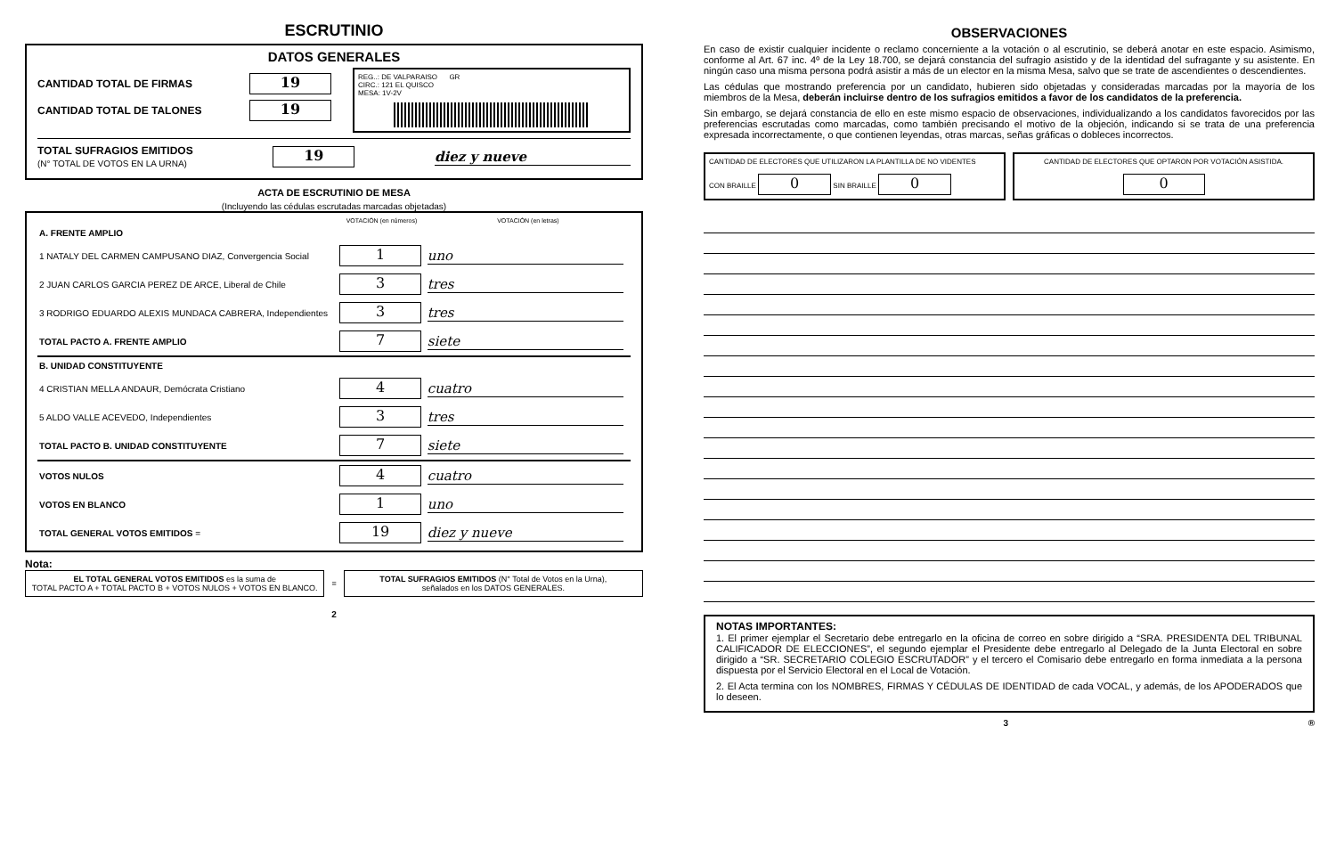ESCRUTINIO
DATOS GENERALES
CANTIDAD TOTAL DE FIRMAS 19
CANTIDAD TOTAL DE TALONES 19
REG..: DE VALPARAISO GR
CIRC.: 121 EL QUISCO
MESA: 1V-2V
TOTAL SUFRAGIOS EMITIDOS
(N° TOTAL DE VOTOS EN LA URNA) 19 diez y nueve
ACTA DE ESCRUTINIO DE MESA
(Incluyendo las cédulas escrutadas marcadas objetadas)
| | VOTACIÓN (en números) | VOTACIÓN (en letras) |
| --- | --- | --- |
| A. FRENTE AMPLIO | | |
| 1 NATALY DEL CARMEN CAMPUSANO DIAZ, Convergencia Social | 1 | uno |
| 2 JUAN CARLOS GARCIA PEREZ DE ARCE, Liberal de Chile | 3 | tres |
| 3 RODRIGO EDUARDO ALEXIS MUNDACA CABRERA, Independientes | 3 | tres |
| TOTAL PACTO A. FRENTE AMPLIO | 7 | siete |
| B. UNIDAD CONSTITUYENTE | | |
| 4 CRISTIAN MELLA ANDAUR, Demócrata Cristiano | 4 | cuatro |
| 5 ALDO VALLE ACEVEDO, Independientes | 3 | tres |
| TOTAL PACTO B. UNIDAD CONSTITUYENTE | 7 | siete |
| VOTOS NULOS | 4 | cuatro |
| VOTOS EN BLANCO | 1 | uno |
| TOTAL GENERAL VOTOS EMITIDOS = | 19 | diez y nueve |
Nota:
EL TOTAL GENERAL VOTOS EMITIDOS es la suma de
TOTAL PACTO A + TOTAL PACTO B + VOTOS NULOS + VOTOS EN BLANCO.
=
TOTAL SUFRAGIOS EMITIDOS (N° Total de Votos en la Urna),
señalados en los DATOS GENERALES.
2
OBSERVACIONES
En caso de existir cualquier incidente o reclamo concerniente a la votación o al escrutinio, se deberá anotar en este espacio. Asimismo, conforme al Art. 67 inc. 4º de la Ley 18.700, se dejará constancia del sufragio asistido y de la identidad del sufragante y su asistente. En ningún caso una misma persona podrá asistir a más de un elector en la misma Mesa, salvo que se trate de ascendientes o descendientes.
Las cédulas que mostrando preferencia por un candidato, hubieren sido objetadas y consideradas marcadas por la mayoría de los miembros de la Mesa, deberán incluirse dentro de los sufragios emitidos a favor de los candidatos de la preferencia.
Sin embargo, se dejará constancia de ello en este mismo espacio de observaciones, individualizando a los candidatos favorecidos por las preferencias escrutadas como marcadas, como también precisando el motivo de la objeción, indicando si se trata de una preferencia expresada incorrectamente, o que contienen leyendas, otras marcas, señas gráficas o dobleces incorrectos.
CANTIDAD DE ELECTORES QUE UTILIZARON LA PLANTILLA DE NO VIDENTES
CON BRAILLE 0 SIN BRAILLE 0
CANTIDAD DE ELECTORES QUE OPTARON POR VOTACIÓN ASISTIDA.
0
NOTAS IMPORTANTES:
1. El primer ejemplar el Secretario debe entregarlo en la oficina de correo en sobre dirigido a “SRA. PRESIDENTA DEL TRIBUNAL CALIFICADOR DE ELECCIONES”, el segundo ejemplar el Presidente debe entregarlo al Delegado de la Junta Electoral en sobre dirigido a “SR. SECRETARIO COLEGIO ESCRUTADOR” y el tercero el Comisario debe entregarlo en forma inmediata a la persona dispuesta por el Servicio Electoral en el Local de Votación.
2. El Acta termina con los NOMBRES, FIRMAS Y CÉDULAS DE IDENTIDAD de cada VOCAL, y además, de los APODERADOS que lo deseen.
3 ®